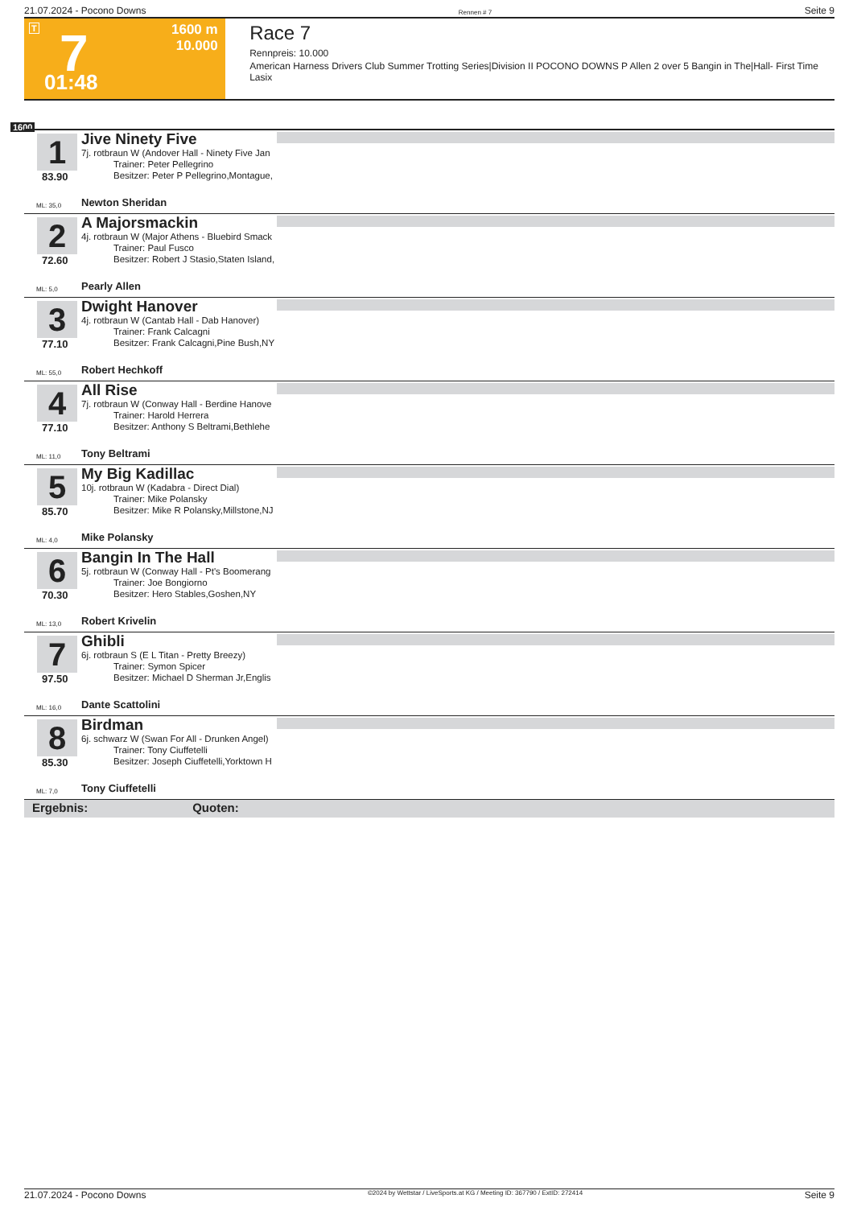21.07.2024 - Pocono Downs Rennen # 7 Seite 9
T 7 1600 m
10.000
01:48
Race 7
Rennpreis: 10.000
American Harness Drivers Club Summer Trotting Series|Division II POCONO DOWNS P Allen 2 over 5 Bangin in The|Hall- First Time Lasix
1600
1
83.90
Jive Ninety Five
7j. rotbraun W (Andover Hall - Ninety Five Jan
Trainer: Peter Pellegrino
Besitzer: Peter P Pellegrino,Montague,
ML: 35,0 Newton Sheridan
2
72.60
A Majorsmackin
4j. rotbraun W (Major Athens - Bluebird Smack
Trainer: Paul Fusco
Besitzer: Robert J Stasio,Staten Island,
ML: 5,0 Pearly Allen
3
77.10
Dwight Hanover
4j. rotbraun W (Cantab Hall - Dab Hanover)
Trainer: Frank Calcagni
Besitzer: Frank Calcagni,Pine Bush,NY
ML: 55,0 Robert Hechkoff
4
77.10
All Rise
7j. rotbraun W (Conway Hall - Berdine Hanove
Trainer: Harold Herrera
Besitzer: Anthony S Beltrami,Bethlehe
ML: 11,0 Tony Beltrami
5
85.70
My Big Kadillac
10j. rotbraun W (Kadabra - Direct Dial)
Trainer: Mike Polansky
Besitzer: Mike R Polansky,Millstone,NJ
ML: 4,0 Mike Polansky
6
70.30
Bangin In The Hall
5j. rotbraun W (Conway Hall - Pt's Boomerang
Trainer: Joe Bongiorno
Besitzer: Hero Stables,Goshen,NY
ML: 13,0 Robert Krivelin
7
97.50
Ghibli
6j. rotbraun S (E L Titan - Pretty Breezy)
Trainer: Symon Spicer
Besitzer: Michael D Sherman Jr,Englis
ML: 16,0 Dante Scattolini
8
85.30
Birdman
6j. schwarz W (Swan For All - Drunken Angel)
Trainer: Tony Ciuffetelli
Besitzer: Joseph Ciuffetelli,Yorktown H
ML: 7,0 Tony Ciuffetelli
Ergebnis: Quoten:
21.07.2024 - Pocono Downs ©2024 by Wettstar / LiveSports.at KG / Meeting ID: 367790 / ExtID: 272414 Seite 9